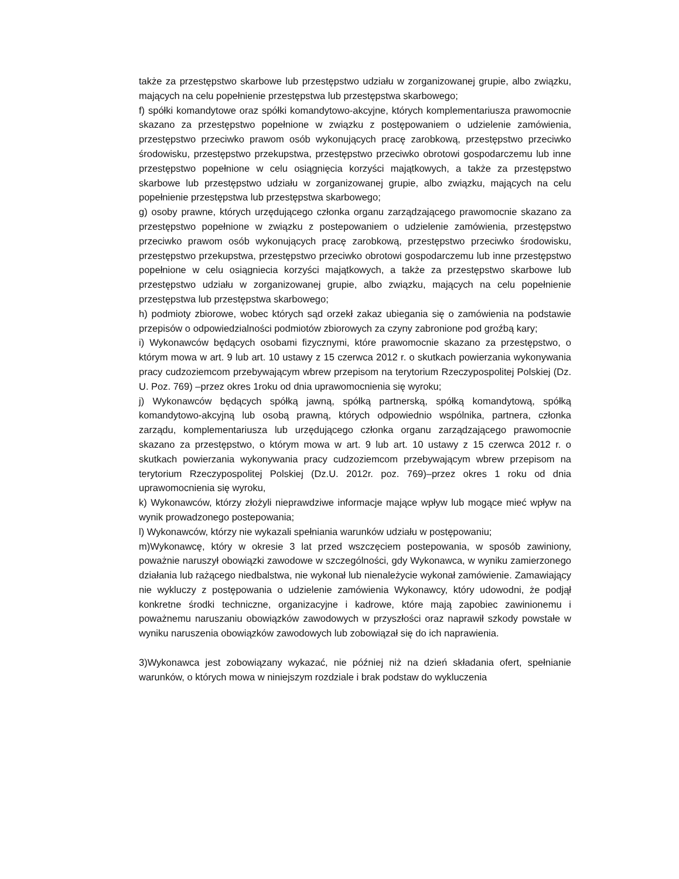także za przestępstwo skarbowe lub przestępstwo udziału w zorganizowanej grupie, albo związku, mających na celu popełnienie przestępstwa lub przestępstwa skarbowego;
f) spółki komandytowe oraz spółki komandytowo-akcyjne, których komplementariusza prawomocnie skazano za przestępstwo popełnione w związku z postępowaniem o udzielenie zamówienia, przestępstwo przeciwko prawom osób wykonujących pracę zarobkową, przestępstwo przeciwko środowisku, przestępstwo przekupstwa, przestępstwo przeciwko obrotowi gospodarczemu lub inne przestępstwo popełnione w celu osiągnięcia korzyści majątkowych, a także za przestępstwo skarbowe lub przestępstwo udziału w zorganizowanej grupie, albo związku, mających na celu popełnienie przestępstwa lub przestępstwa skarbowego;
g) osoby prawne, których urzędującego członka organu zarządzającego prawomocnie skazano za przestępstwo popełnione w związku z postepowaniem o udzielenie zamówienia, przestępstwo przeciwko prawom osób wykonujących pracę zarobkową, przestępstwo przeciwko środowisku, przestępstwo przekupstwa, przestępstwo przeciwko obrotowi gospodarczemu lub inne przestępstwo popełnione w celu osiągniecia korzyści majątkowych, a także za przestępstwo skarbowe lub przestępstwo udziału w zorganizowanej grupie, albo związku, mających na celu popełnienie przestępstwa lub przestępstwa skarbowego;
h) podmioty zbiorowe, wobec których sąd orzekł zakaz ubiegania się o zamówienia na podstawie przepisów o odpowiedzialności podmiotów zbiorowych za czyny zabronione pod groźbą kary;
i) Wykonawców będących osobami fizycznymi, które prawomocnie skazano za przestępstwo, o którym mowa w art. 9 lub art. 10 ustawy z 15 czerwca 2012 r. o skutkach powierzania wykonywania pracy cudzoziemcom przebywającym wbrew przepisom na terytorium Rzeczypospolitej Polskiej (Dz. U. Poz. 769) –przez okres 1roku od dnia uprawomocnienia się wyroku;
j) Wykonawców będących spółką jawną, spółką partnerską, spółką komandytową, spółką komandytowo-akcyjną lub osobą prawną, których odpowiednio wspólnika, partnera, członka zarządu, komplementariusza lub urzędującego członka organu zarządzającego prawomocnie skazano za przestępstwo, o którym mowa w art. 9 lub art. 10 ustawy z 15 czerwca 2012 r. o skutkach powierzania wykonywania pracy cudzoziemcom przebywającym wbrew przepisom na terytorium Rzeczypospolitej Polskiej (Dz.U. 2012r. poz. 769)–przez okres 1 roku od dnia uprawomocnienia się wyroku,
k) Wykonawców, którzy złożyli nieprawdziwe informacje mające wpływ lub mogące mieć wpływ na wynik prowadzonego postepowania;
l) Wykonawców, którzy nie wykazali spełniania warunków udziału w postępowaniu;
m)Wykonawcę, który w okresie 3 lat przed wszczęciem postepowania, w sposób zawiniony, poważnie naruszył obowiązki zawodowe w szczególności, gdy Wykonawca, w wyniku zamierzonego działania lub rażącego niedbalstwa, nie wykonał lub nienależycie wykonał zamówienie. Zamawiający nie wykluczy z postępowania o udzielenie zamówienia Wykonawcy, który udowodni, że podjął konkretne środki techniczne, organizacyjne i kadrowe, które mają zapobiec zawinionemu i poważnemu naruszaniu obowiązków zawodowych w przyszłości oraz naprawił szkody powstałe w wyniku naruszenia obowiązków zawodowych lub zobowiązał się do ich naprawienia.
3)Wykonawca jest zobowiązany wykazać, nie później niż na dzień składania ofert, spełnianie warunków, o których mowa w niniejszym rozdziale i brak podstaw do wykluczenia